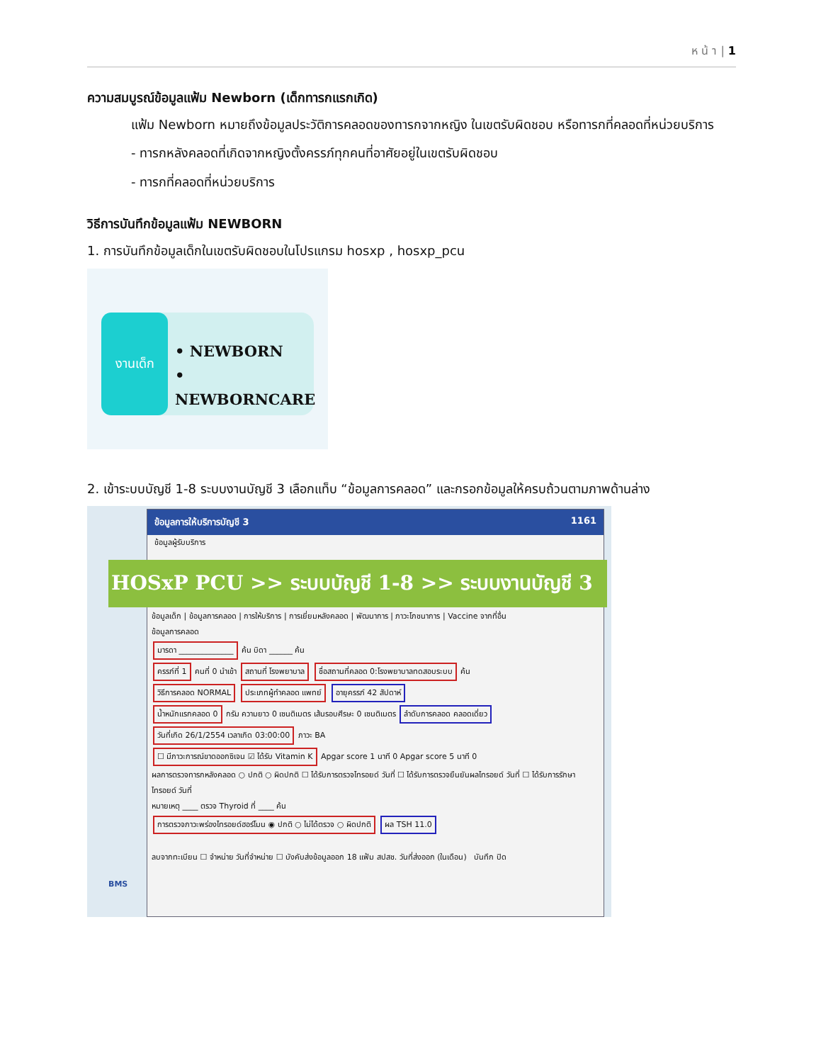ห น้ า | 1
ความสมบูรณ์ข้อมูลแฟ้ม Newborn (เด็กทารกแรกเกิด)
แฟ้ม Newborn หมายถึงข้อมูลประวัติการคลอดของทารกจากหญิง ในเขตรับผิดชอบ หรือทารกที่คลอดที่หน่วยบริการ
- ทารกหลังคลอดที่เกิดจากหญิงตั้งครรภ์ทุกคนที่อาศัยอยู่ในเขตรับผิดชอบ
- ทารกที่คลอดที่หน่วยบริการ
วิธีการบันทึกข้อมูลแฟ้ม NEWBORN
1. การบันทึกข้อมูลเด็กในเขตรับผิดชอบในโปรแกรม hosxp , hosxp_pcu
งานเด็ก
• NEWBORN
• NEWBORNCARE
2. เข้าระบบบัญชี 1-8 ระบบงานบัญชี 3 เลือกแท็บ “ข้อมูลการคลอด” และกรอกข้อมูลให้ครบถ้วนตามภาพด้านล่าง
ข้อมูลการให้บริการบัญชี 3 1161
ข้อมูลผู้รับบริการ
ข้อมูลเด็ก | ข้อมูลการคลอด | การให้บริการ | การเยี่ยมหลังคลอด | พัฒนาการ | ภาวะโภชนาการ | Vaccine จากที่อื่น
ข้อมูลการคลอด
มารดา ______________ ค้น บิดา ______ ค้น
ครรภ์ที่ 1 คนที่ 0 นำเข้า สถานที่ โรงพยาบาล ชื่อสถานที่คลอด 0:โรงพยาบาลทดสอบระบบ ค้น
วิธีการคลอด NORMAL ประเภทผู้ทำคลอด แพทย์ อายุครรภ์ 42 สัปดาห์
น้ำหนักแรกคลอด 0 กรัม ความยาว 0 เซนติเมตร เส้นรอบศีรษะ 0 เซนติเมตร ลำดับการคลอด คลอดเดี่ยว
วันที่เกิด 26/1/2554 เวลาเกิด 03:00:00 ภาวะ BA
☐ มีภาวะการณ์ขาดออกซิเจน ☑ ได้รับ Vitamin K Apgar score 1 นาที 0 Apgar score 5 นาที 0
ผลการตรวจทารกหลังคลอด ○ ปกติ ○ ผิดปกติ ☐ ได้รับการตรวจไทรอยด์ วันที่ ☐ ได้รับการตรวจยืนยันผลไทรอยด์ วันที่ ☐ ได้รับการรักษาไทรอยด์ วันที่
หมายเหตุ ____ ตรวจ Thyroid ที่ ____ ค้น
การตรวจภาวะพร่องไทรอยด์ฮอร์โมน ◉ ปกติ ○ ไม่ได้ตรวจ ○ ผิดปกติ ผล TSH 11.0
ลบจากทะเบียน ☐ จำหน่าย วันที่จำหน่าย ☐ บังคับส่งข้อมูลออก 18 แฟ้ม สปสช. วันที่ส่งออก (ในเดือน) บันทึก ปิด
HOSxP PCU >> ระบบบัญชี 1-8 >> ระบบงานบัญชี 3
BMS